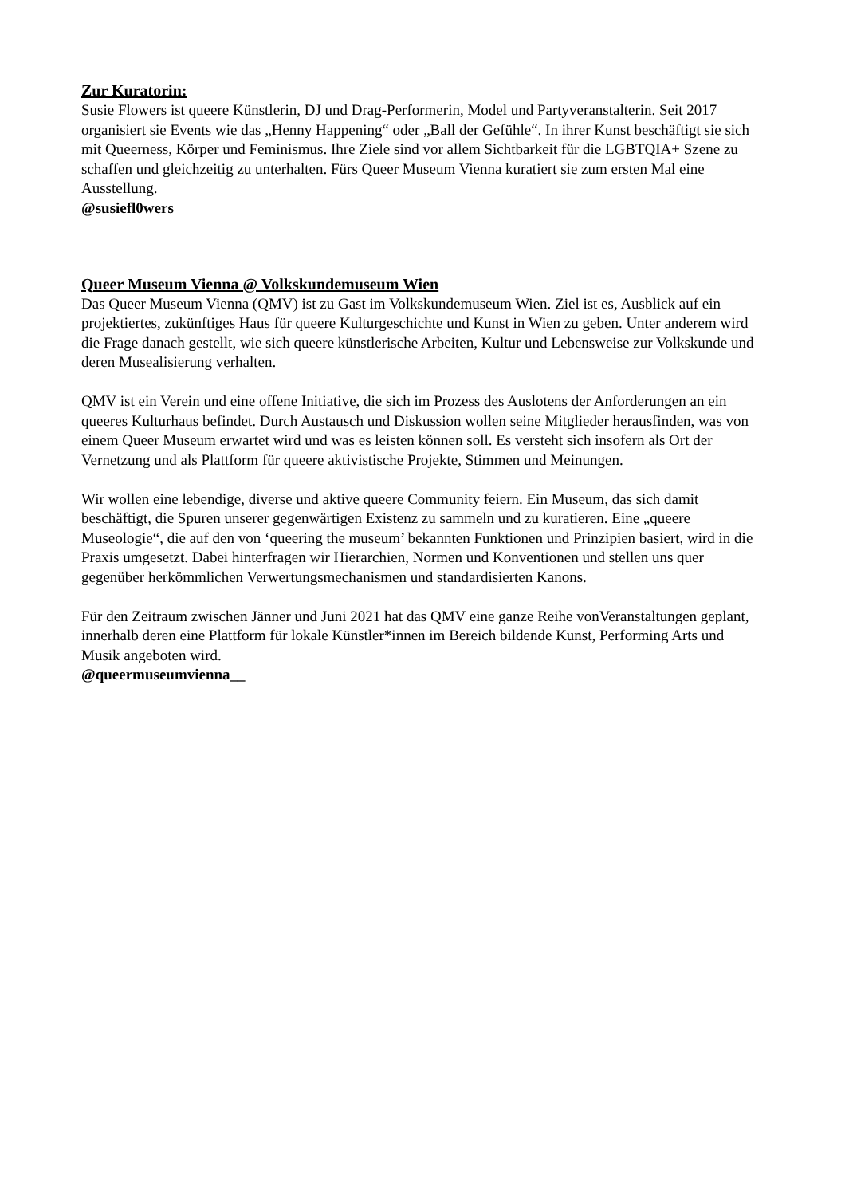Zur Kuratorin:
Susie Flowers ist queere Künstlerin, DJ und Drag-Performerin, Model und Partyveranstalterin. Seit 2017 organisiert sie Events wie das „Henny Happening“ oder „Ball der Gefühle“. In ihrer Kunst beschäftigt sie sich mit Queerness, Körper und Feminismus. Ihre Ziele sind vor allem Sichtbarkeit für die LGBTQIA+ Szene zu schaffen und gleichzeitig zu unterhalten. Fürs Queer Museum Vienna kuratiert sie zum ersten Mal eine Ausstellung.
@susiefl0wers
Queer Museum Vienna @ Volkskundemuseum Wien
Das Queer Museum Vienna (QMV) ist zu Gast im Volkskundemuseum Wien. Ziel ist es, Ausblick auf ein projektiertes, zukünftiges Haus für queere Kulturgeschichte und Kunst in Wien zu geben. Unter anderem wird die Frage danach gestellt, wie sich queere künstlerische Arbeiten, Kultur und Lebensweise zur Volkskunde und deren Musealisierung verhalten.
QMV ist ein Verein und eine offene Initiative, die sich im Prozess des Auslotens der Anforderungen an ein queeres Kulturhaus befindet. Durch Austausch und Diskussion wollen seine Mitglieder herausfinden, was von einem Queer Museum erwartet wird und was es leisten können soll. Es versteht sich insofern als Ort der Vernetzung und als Plattform für queere aktivistische Projekte, Stimmen und Meinungen.
Wir wollen eine lebendige, diverse und aktive queere Community feiern. Ein Museum, das sich damit beschäftigt, die Spuren unserer gegenwärtigen Existenz zu sammeln und zu kuratieren. Eine „queere Museologie“, die auf den von ‘queering the museum’ bekannten Funktionen und Prinzipien basiert, wird in die Praxis umgesetzt. Dabei hinterfragen wir Hierarchien, Normen und Konventionen und stellen uns quer gegenüber herkömmlichen Verwertungsmechanismen und standardisierten Kanons.
Für den Zeitraum zwischen Jänner und Juni 2021 hat das QMV eine ganze Reihe vonVeranstaltungen geplant, innerhalb deren eine Plattform für lokale Künstler*innen im Bereich bildende Kunst, Performing Arts und Musik angeboten wird.
@queermuseumvienna__